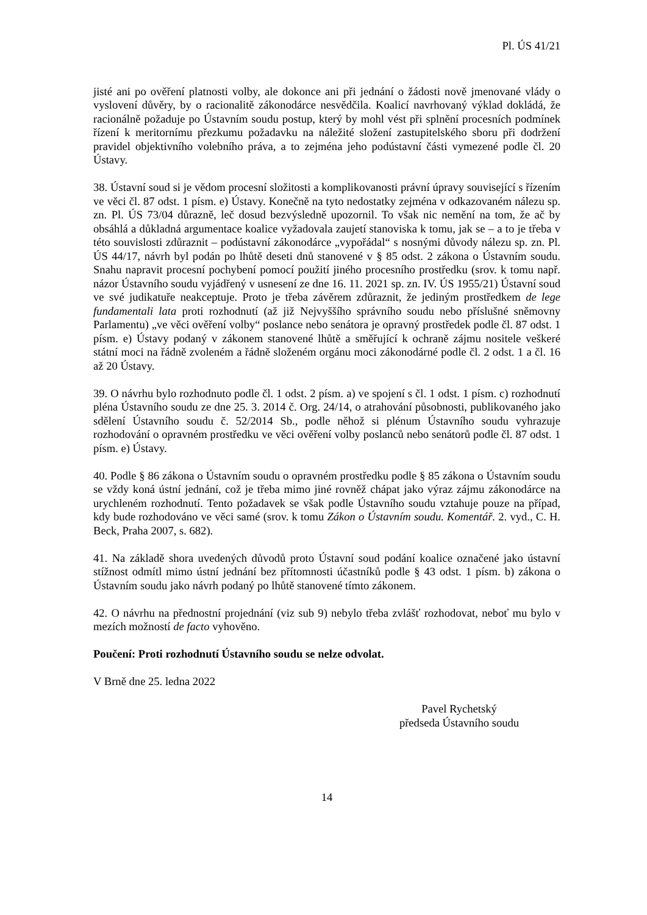Pl. ÚS 41/21
jisté ani po ověření platnosti volby, ale dokonce ani při jednání o žádosti nově jmenované vlády o vyslovení důvěry, by o racionalitě zákonodárce nesvědčila. Koalicí navrhovaný výklad dokládá, že racionálně požaduje po Ústavním soudu postup, který by mohl vést při splnění procesních podmínek řízení k meritornímu přezkumu požadavku na náležité složení zastupitelského sboru při dodržení pravidel objektivního volebního práva, a to zejména jeho podústavní části vymezené podle čl. 20 Ústavy.
38. Ústavní soud si je vědom procesní složitosti a komplikovanosti právní úpravy související s řízením ve věci čl. 87 odst. 1 písm. e) Ústavy. Konečně na tyto nedostatky zejména v odkazovaném nálezu sp. zn. Pl. ÚS 73/04 důrazně, leč dosud bezvýsledně upozornil. To však nic nemění na tom, že ač by obsáhlá a důkladná argumentace koalice vyžadovala zaujetí stanoviska k tomu, jak se – a to je třeba v této souvislosti zdůraznit – podústavní zákonodárce „vypořádal“ s nosnými důvody nálezu sp. zn. Pl. ÚS 44/17, návrh byl podán po lhůtě deseti dnů stanovené v § 85 odst. 2 zákona o Ústavním soudu. Snahu napravit procesní pochybení pomocí použití jiného procesního prostředku (srov. k tomu např. názor Ústavního soudu vyjádřený v usnesení ze dne 16. 11. 2021 sp. zn. IV. ÚS 1955/21) Ústavní soud ve své judikatuře neakceptuje. Proto je třeba závěrem zdůraznit, že jediným prostředkem de lege fundamentali lata proti rozhodnutí (až již Nejvyššího správního soudu nebo příslušné sněmovny Parlamentu) „ve věci ověření volby“ poslance nebo senátora je opravný prostředek podle čl. 87 odst. 1 písm. e) Ústavy podaný v zákonem stanovené lhůtě a směřující k ochraně zájmu nositele veškeré státní moci na řádně zvoleném a řádně složeném orgánu moci zákonodárné podle čl. 2 odst. 1 a čl. 16 až 20 Ústavy.
39. O návrhu bylo rozhodnuto podle čl. 1 odst. 2 písm. a) ve spojení s čl. 1 odst. 1 písm. c) rozhodnutí pléna Ústavního soudu ze dne 25. 3. 2014 č. Org. 24/14, o atrahování působnosti, publikovaného jako sdělení Ústavního soudu č. 52/2014 Sb., podle něhož si plénum Ústavního soudu vyhrazuje rozhodování o opravném prostředku ve věci ověření volby poslanců nebo senátorů podle čl. 87 odst. 1 písm. e) Ústavy.
40. Podle § 86 zákona o Ústavním soudu o opravném prostředku podle § 85 zákona o Ústavním soudu se vždy koná ústní jednání, což je třeba mimo jiné rovněž chápat jako výraz zájmu zákonodárce na urychleném rozhodnutí. Tento požadavek se však podle Ústavního soudu vztahuje pouze na případ, kdy bude rozhodováno ve věci samé (srov. k tomu Zákon o Ústavním soudu. Komentář. 2. vyd., C. H. Beck, Praha 2007, s. 682).
41. Na základě shora uvedených důvodů proto Ústavní soud podání koalice označené jako ústavní stížnost odmítl mimo ústní jednání bez přítomnosti účastníků podle § 43 odst. 1 písm. b) zákona o Ústavním soudu jako návrh podaný po lhůtě stanovené tímto zákonem.
42. O návrhu na přednostní projednání (viz sub 9) nebylo třeba zvlášť rozhodovat, neboť mu bylo v mezích možností de facto vyhověno.
Poučení: Proti rozhodnutí Ústavního soudu se nelze odvolat.
V Brně dne 25. ledna 2022
Pavel Rychetský
předseda Ústavního soudu
14